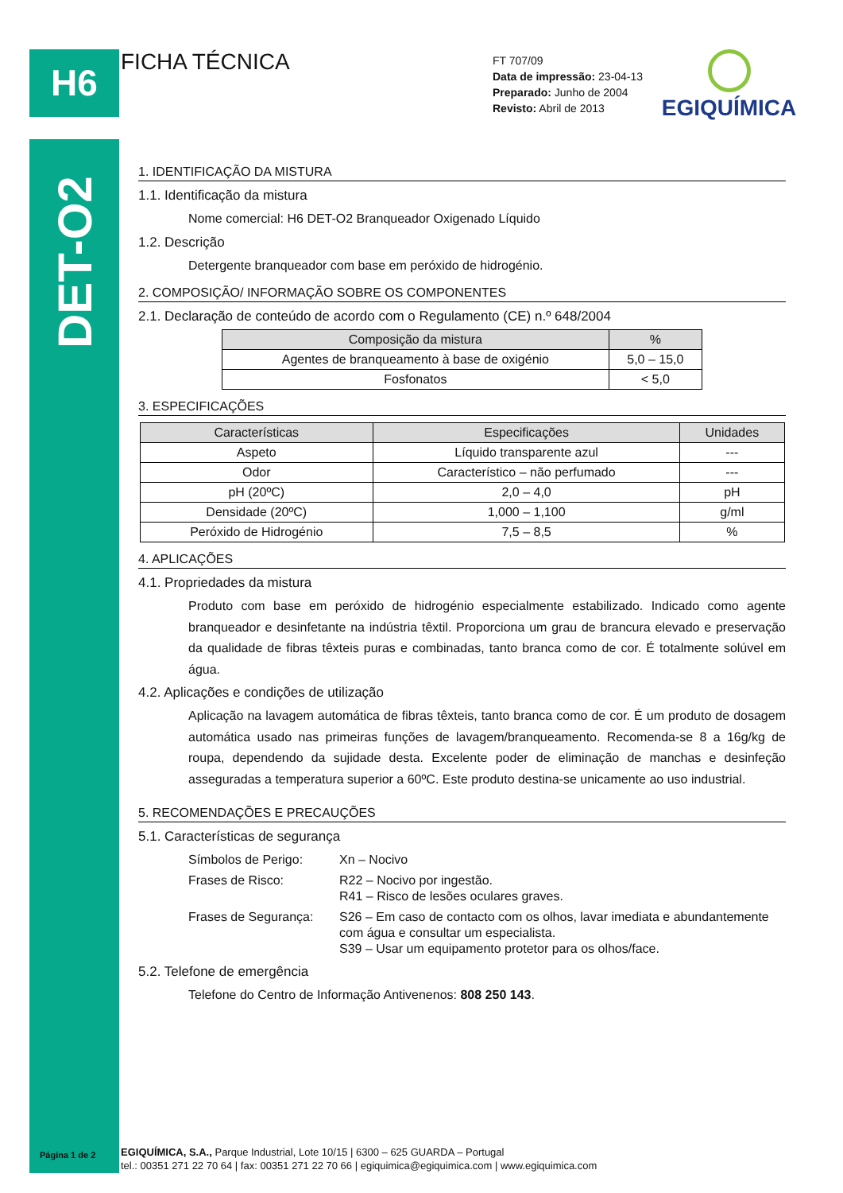H6 FICHA TÉCNICA
FT 707/09
Data de impressão: 23-04-13
Preparado: Junho de 2004
Revisto: Abril de 2013
EGIQUÍMICA
DET-O2
1. IDENTIFICAÇÃO DA MISTURA
1.1. Identificação da mistura
Nome comercial: H6 DET-O2 Branqueador Oxigenado Líquido
1.2. Descrição
Detergente branqueador com base em peróxido de hidrogénio.
2. COMPOSIÇÃO/ INFORMAÇÃO SOBRE OS COMPONENTES
2.1. Declaração de conteúdo de acordo com o Regulamento (CE) n.º 648/2004
| Composição da mistura | % |
| --- | --- |
| Agentes de branqueamento à base de oxigénio | 5,0 – 15,0 |
| Fosfonatos | < 5,0 |
3. ESPECIFICAÇÕES
| Características | Especificações | Unidades |
| --- | --- | --- |
| Aspeto | Líquido transparente azul | --- |
| Odor | Característico – não perfumado | --- |
| pH (20ºC) | 2,0 – 4,0 | pH |
| Densidade (20ºC) | 1,000 – 1,100 | g/ml |
| Peróxido de Hidrogénio | 7,5 – 8,5 | % |
4. APLICAÇÕES
4.1. Propriedades da mistura
Produto com base em peróxido de hidrogénio especialmente estabilizado. Indicado como agente branqueador e desinfetante na indústria têxtil. Proporciona um grau de brancura elevado e preservação da qualidade de fibras têxteis puras e combinadas, tanto branca como de cor. É totalmente solúvel em água.
4.2. Aplicações e condições de utilização
Aplicação na lavagem automática de fibras têxteis, tanto branca como de cor. É um produto de dosagem automática usado nas primeiras funções de lavagem/branqueamento. Recomenda-se 8 a 16g/kg de roupa, dependendo da sujidade desta. Excelente poder de eliminação de manchas e desinfeção asseguradas a temperatura superior a 60ºC. Este produto destina-se unicamente ao uso industrial.
5. RECOMENDAÇÕES E PRECAUÇÕES
5.1. Características de segurança
| Símbolos de Perigo: | Xn – Nocivo |
| Frases de Risco: | R22 – Nocivo por ingestão. R41 – Risco de lesões oculares graves. |
| Frases de Segurança: | S26 – Em caso de contacto com os olhos, lavar imediata e abundantemente com água e consultar um especialista. S39 – Usar um equipamento protetor para os olhos/face. |
5.2. Telefone de emergência
Telefone do Centro de Informação Antivenenos: 808 250 143.
Página 1 de 2
EGIQUÍMICA, S.A., Parque Industrial, Lote 10/15 | 6300 – 625 GUARDA – Portugal
tel.: 00351 271 22 70 64 | fax: 00351 271 22 70 66 | egiquimica@egiquimica.com | www.egiquimica.com